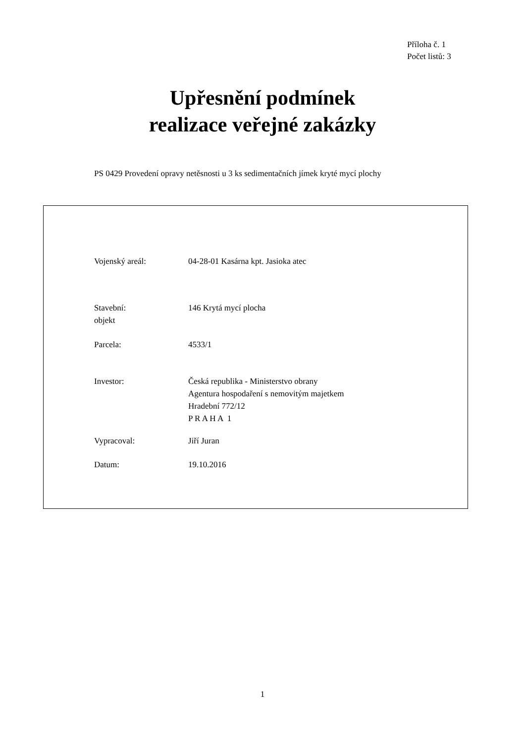Příloha č. 1
Počet listů: 3
Upřesnění podmínek
realizace veřejné zakázky
PS 0429 Provedení opravy netěsnosti u 3 ks sedimentačních jímek kryté mycí plochy
Vojenský areál: 04-28-01 Kasárna kpt. Jasioka atec
Stavební:
objekt
146 Krytá mycí plocha
Parcela: 4533/1
Investor: Česká republika - Ministerstvo obrany
Agentura hospodaření s nemovitým majetkem
Hradební 772/12
P R A H A 1
Vypracoval: Jiří Juran
Datum: 19.10.2016
1